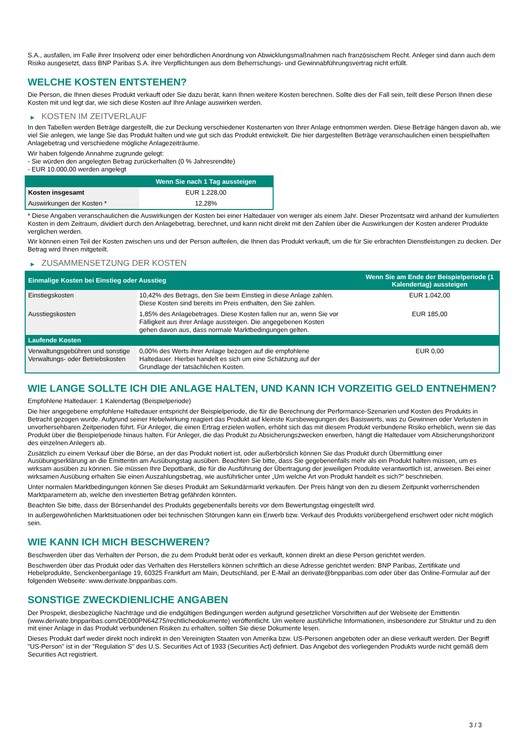S.A., ausfallen, im Falle ihrer Insolvenz oder einer behördlichen Anordnung von Abwicklungsmaßnahmen nach französischem Recht. Anleger sind dann auch dem Risiko ausgesetzt, dass BNP Paribas S.A. ihre Verpflichtungen aus dem Beherrschungs- und Gewinnabführungsvertrag nicht erfüllt.
WELCHE KOSTEN ENTSTEHEN?
Die Person, die Ihnen dieses Produkt verkauft oder Sie dazu berät, kann Ihnen weitere Kosten berechnen. Sollte dies der Fall sein, teilt diese Person Ihnen diese Kosten mit und legt dar, wie sich diese Kosten auf Ihre Anlage auswirken werden.
▶ KOSTEN IM ZEITVERLAUF
In den Tabellen werden Beträge dargestellt, die zur Deckung verschiedener Kostenarten von Ihrer Anlage entnommen werden. Diese Beträge hängen davon ab, wie viel Sie anlegen, wie lange Sie das Produkt halten und wie gut sich das Produkt entwickelt. Die hier dargestellten Beträge veranschaulichen einen beispielhaften Anlagebetrag und verschiedene mögliche Anlagezeiträume.
Wir haben folgende Annahme zugrunde gelegt:
- Sie würden den angelegten Betrag zurückerhalten (0 % Jahresrendite)
- EUR 10.000,00 werden angelegt
| | Wenn Sie nach 1 Tag aussteigen |
| --- | --- |
| Kosten insgesamt | EUR 1.228,00 |
| Auswirkungen der Kosten * | 12,28% |
* Diese Angaben veranschaulichen die Auswirkungen der Kosten bei einer Haltedauer von weniger als einem Jahr. Dieser Prozentsatz wird anhand der kumulierten Kosten in dem Zeitraum, dividiert durch den Anlagebetrag, berechnet, und kann nicht direkt mit den Zahlen über die Auswirkungen der Kosten anderer Produkte verglichen werden.
Wir können einen Teil der Kosten zwischen uns und der Person aufteilen, die Ihnen das Produkt verkauft, um die für Sie erbrachten Dienstleistungen zu decken. Der Betrag wird Ihnen mitgeteilt.
▶ ZUSAMMENSETZUNG DER KOSTEN
| Einmalige Kosten bei Einstieg oder Ausstieg | | Wenn Sie am Ende der Beispielperiode (1 Kalendertag) aussteigen |
| --- | --- | --- |
| Einstiegskosten | 10,42% des Betrags, den Sie beim Einstieg in diese Anlage zahlen. Diese Kosten sind bereits im Preis enthalten, den Sie zahlen. | EUR 1.042,00 |
| Ausstiegskosten | 1,85% des Anlagebetrages. Diese Kosten fallen nur an, wenn Sie vor Fälligkeit aus ihrer Anlage aussteigen. Die angegebenen Kosten gehen davon aus, dass normale Marktbedingungen gelten. | EUR 185,00 |
| Laufende Kosten | | |
| Verwaltungsgebühren und sonstige Verwaltungs- oder Betriebskosten | 0,00% des Werts ihrer Anlage bezogen auf die empfohlene Haltedauer. Hierbei handelt es sich um eine Schätzung auf der Grundlage der tatsächlichen Kosten. | EUR 0,00 |
WIE LANGE SOLLTE ICH DIE ANLAGE HALTEN, UND KANN ICH VORZEITIG GELD ENTNEHMEN?
Empfohlene Haltedauer: 1 Kalendertag (Beispielperiode)
Die hier angegebene empfohlene Haltedauer entspricht der Beispielperiode, die für die Berechnung der Performance-Szenarien und Kosten des Produkts in Betracht gezogen wurde. Aufgrund seiner Hebelwirkung reagiert das Produkt auf kleinste Kursbewegungen des Basiswerts, was zu Gewinnen oder Verlusten in unvorhersehbaren Zeitperioden führt. Für Anleger, die einen Ertrag erzielen wollen, erhöht sich das mit diesem Produkt verbundene Risiko erheblich, wenn sie das Produkt über die Beispielperiode hinaus halten. Für Anleger, die das Produkt zu Absicherungszwecken erwerben, hängt die Haltedauer vom Absicherungshorizont des einzelnen Anlegers ab.
Zusätzlich zu einem Verkauf über die Börse, an der das Produkt notiert ist, oder außerbörslich können Sie das Produkt durch Übermittlung einer Ausübungserklärung an die Emittentin am Ausübungstag ausüben. Beachten Sie bitte, dass Sie gegebenenfalls mehr als ein Produkt halten müssen, um es wirksam ausüben zu können. Sie müssen Ihre Depotbank, die für die Ausführung der Übertragung der jeweiligen Produkte verantwortlich ist, anweisen. Bei einer wirksamen Ausübung erhalten Sie einen Auszahlungsbetrag, wie ausführlicher unter „Um welche Art von Produkt handelt es sich?“ beschrieben.
Unter normalen Marktbedingungen können Sie dieses Produkt am Sekundärmarkt verkaufen. Der Preis hängt von den zu diesem Zeitpunkt vorherrschenden Marktparametern ab, welche den investierten Betrag gefährden könnten.
Beachten Sie bitte, dass der Börsenhandel des Produkts gegebenenfalls bereits vor dem Bewertungstag eingestellt wird.
In außergewöhnlichen Marktsituationen oder bei technischen Störungen kann ein Erwerb bzw. Verkauf des Produkts vorübergehend erschwert oder nicht möglich sein.
WIE KANN ICH MICH BESCHWEREN?
Beschwerden über das Verhalten der Person, die zu dem Produkt berät oder es verkauft, können direkt an diese Person gerichtet werden.
Beschwerden über das Produkt oder das Verhalten des Herstellers können schriftlich an diese Adresse gerichtet werden: BNP Paribas, Zertifikate und Hebelprodukte, Senckenberganlage 19, 60325 Frankfurt am Main, Deutschland, per E-Mail an derivate@bnpparibas.com oder über das Online-Formular auf der folgenden Webseite: www.derivate.bnpparibas.com.
SONSTIGE ZWECKDIENLICHE ANGABEN
Der Prospekt, diesbezügliche Nachträge und die endgültigen Bedingungen werden aufgrund gesetzlicher Vorschriften auf der Webseite der Emittentin (www.derivate.bnpparibas.com/DE000PN64Z75/rechtlichedokumente) veröffentlicht. Um weitere ausführliche Informationen, insbesondere zur Struktur und zu den mit einer Anlage in das Produkt verbundenen Risiken zu erhalten, sollten Sie diese Dokumente lesen.
Dieses Produkt darf weder direkt noch indirekt in den Vereinigten Staaten von Amerika bzw. US-Personen angeboten oder an diese verkauft werden. Der Begriff "US-Person" ist in der "Regulation S" des U.S. Securities Act of 1933 (Securities Act) definiert. Das Angebot des vorliegenden Produkts wurde nicht gemäß dem Securities Act registriert.
3 / 3